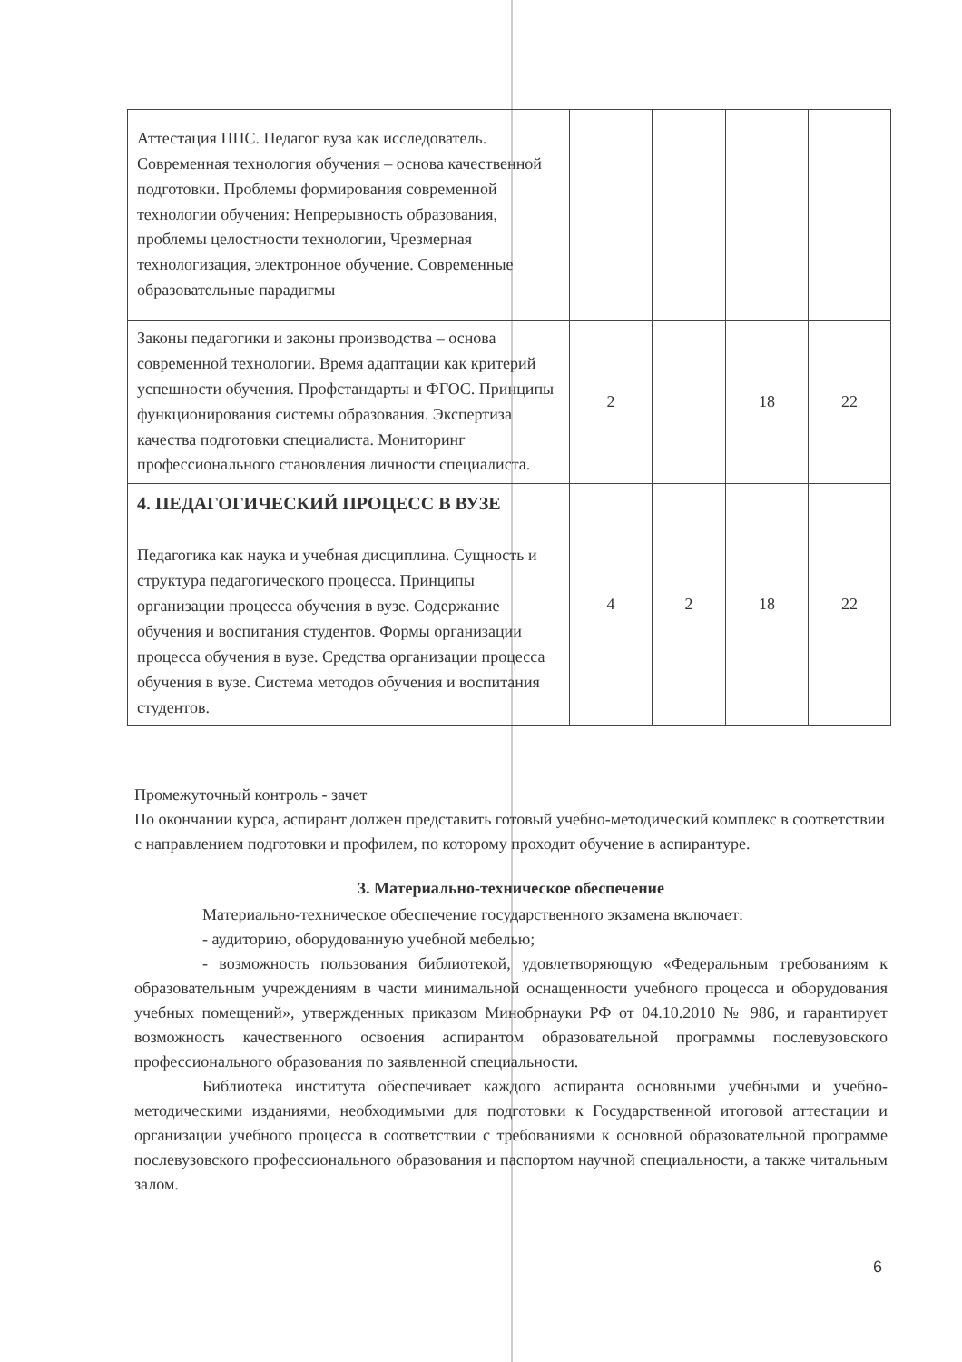| Аттестация ППС. Педагог вуза как исследователь. Современная технология обучения – основа качественной подготовки. Проблемы формирования современной технологии обучения: Непрерывность образования, проблемы целостности технологии, Чрезмерная технологизация, электронное обучение. Современные образовательные парадигмы | | | | |
| Законы педагогики и законы производства – основа современной технологии. Время адаптации как критерий успешности обучения. Профстандарты и ФГОС. Принципы функционирования системы образования. Экспертиза качества подготовки специалиста. Мониторинг профессионального становления личности специалиста. | 2 | | 18 | 22 |
| 4. ПЕДАГОГИЧЕСКИЙ ПРОЦЕСС В ВУЗЕ Педагогика как наука и учебная дисциплина. Сущность и структура педагогического процесса. Принципы организации процесса обучения в вузе. Содержание обучения и воспитания студентов. Формы организации процесса обучения в вузе. Средства организации процесса обучения в вузе. Система методов обучения и воспитания студентов. | 4 | 2 | 18 | 22 |
Промежуточный контроль - зачет
По окончании курса, аспирант должен представить готовый учебно-методический комплекс в соответствии с направлением подготовки и профилем, по которому проходит обучение в аспирантуре.
3. Материально-техническое обеспечение
Материально-техническое обеспечение государственного экзамена включает:
- аудиторию, оборудованную учебной мебелью;
- возможность пользования библиотекой, удовлетворяющую «Федеральным требованиям к образовательным учреждениям в части минимальной оснащенности учебного процесса и оборудования учебных помещений», утвержденных приказом Минобрнауки РФ от 04.10.2010 № 986, и гарантирует возможность качественного освоения аспирантом образовательной программы послевузовского профессионального образования по заявленной специальности.
Библиотека института обеспечивает каждого аспиранта основными учебными и учебно-методическими изданиями, необходимыми для подготовки к Государственной итоговой аттестации и организации учебного процесса в соответствии с требованиями к основной образовательной программе послевузовского профессионального образования и паспортом научной специальности, а также читальным залом.
6